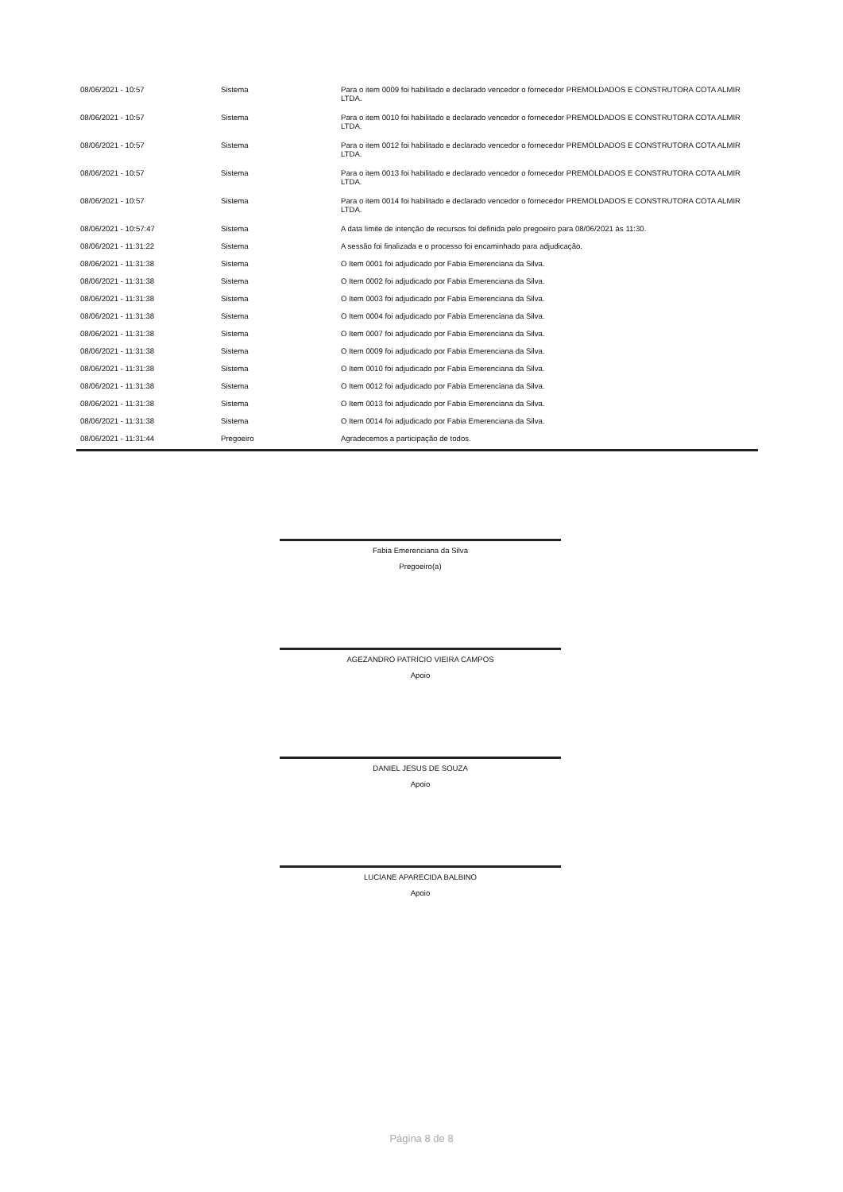| 08/06/2021 - 10:57 | Sistema | Para o item 0009 foi habilitado e declarado vencedor o fornecedor PREMOLDADOS E CONSTRUTORA COTA ALMIR LTDA. |
| 08/06/2021 - 10:57 | Sistema | Para o item 0010 foi habilitado e declarado vencedor o fornecedor PREMOLDADOS E CONSTRUTORA COTA ALMIR LTDA. |
| 08/06/2021 - 10:57 | Sistema | Para o item 0012 foi habilitado e declarado vencedor o fornecedor PREMOLDADOS E CONSTRUTORA COTA ALMIR LTDA. |
| 08/06/2021 - 10:57 | Sistema | Para o item 0013 foi habilitado e declarado vencedor o fornecedor PREMOLDADOS E CONSTRUTORA COTA ALMIR LTDA. |
| 08/06/2021 - 10:57 | Sistema | Para o item 0014 foi habilitado e declarado vencedor o fornecedor PREMOLDADOS E CONSTRUTORA COTA ALMIR LTDA. |
| 08/06/2021 - 10:57:47 | Sistema | A data limite de intenção de recursos foi definida pelo pregoeiro para 08/06/2021 às 11:30. |
| 08/06/2021 - 11:31:22 | Sistema | A sessão foi finalizada e o processo foi encaminhado para adjudicação. |
| 08/06/2021 - 11:31:38 | Sistema | O Item 0001 foi adjudicado por Fabia Emerenciana da Silva. |
| 08/06/2021 - 11:31:38 | Sistema | O Item 0002 foi adjudicado por Fabia Emerenciana da Silva. |
| 08/06/2021 - 11:31:38 | Sistema | O Item 0003 foi adjudicado por Fabia Emerenciana da Silva. |
| 08/06/2021 - 11:31:38 | Sistema | O Item 0004 foi adjudicado por Fabia Emerenciana da Silva. |
| 08/06/2021 - 11:31:38 | Sistema | O Item 0007 foi adjudicado por Fabia Emerenciana da Silva. |
| 08/06/2021 - 11:31:38 | Sistema | O Item 0009 foi adjudicado por Fabia Emerenciana da Silva. |
| 08/06/2021 - 11:31:38 | Sistema | O Item 0010 foi adjudicado por Fabia Emerenciana da Silva. |
| 08/06/2021 - 11:31:38 | Sistema | O Item 0012 foi adjudicado por Fabia Emerenciana da Silva. |
| 08/06/2021 - 11:31:38 | Sistema | O Item 0013 foi adjudicado por Fabia Emerenciana da Silva. |
| 08/06/2021 - 11:31:38 | Sistema | O Item 0014 foi adjudicado por Fabia Emerenciana da Silva. |
| 08/06/2021 - 11:31:44 | Pregoeiro | Agradecemos a participação de todos. |
Fabia Emerenciana da Silva
Pregoeiro(a)
AGEZANDRO PATRÍCIO VIEIRA CAMPOS
Apoio
DANIEL JESUS DE SOUZA
Apoio
LUCIANE APARECIDA BALBINO
Apoio
Página 8 de 8